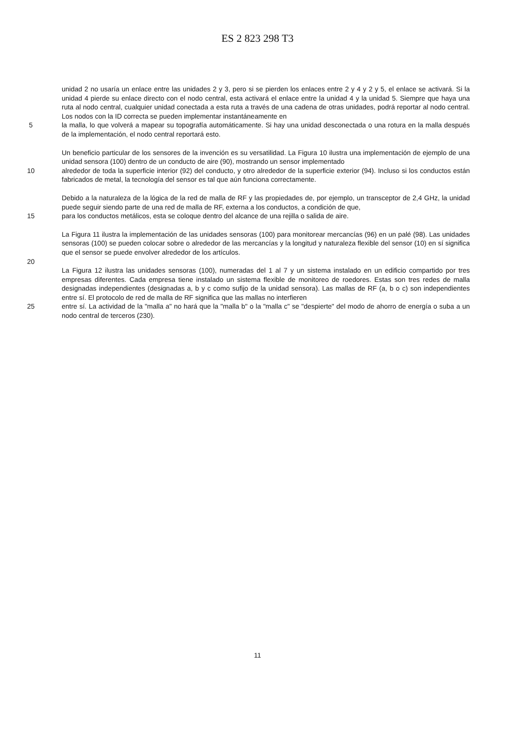ES 2 823 298 T3
unidad 2 no usaría un enlace entre las unidades 2 y 3, pero si se pierden los enlaces entre 2 y 4 y 2 y 5, el enlace se activará. Si la unidad 4 pierde su enlace directo con el nodo central, esta activará el enlace entre la unidad 4 y la unidad 5. Siempre que haya una ruta al nodo central, cualquier unidad conectada a esta ruta a través de una cadena de otras unidades, podrá reportar al nodo central. Los nodos con la ID correcta se pueden implementar instantáneamente en
5 la malla, lo que volverá a mapear su topografía automáticamente. Si hay una unidad desconectada o una rotura en la malla después de la implementación, el nodo central reportará esto.
Un beneficio particular de los sensores de la invención es su versatilidad. La Figura 10 ilustra una implementación de ejemplo de una unidad sensora (100) dentro de un conducto de aire (90), mostrando un sensor implementado
10 alrededor de toda la superficie interior (92) del conducto, y otro alrededor de la superficie exterior (94). Incluso si los conductos están fabricados de metal, la tecnología del sensor es tal que aún funciona correctamente.
Debido a la naturaleza de la lógica de la red de malla de RF y las propiedades de, por ejemplo, un transceptor de 2,4 GHz, la unidad puede seguir siendo parte de una red de malla de RF, externa a los conductos, a condición de que,
15 para los conductos metálicos, esta se coloque dentro del alcance de una rejilla o salida de aire.
La Figura 11 ilustra la implementación de las unidades sensoras (100) para monitorear mercancías (96) en un palé (98). Las unidades sensoras (100) se pueden colocar sobre o alrededor de las mercancías y la longitud y naturaleza flexible del sensor (10) en sí significa que el sensor se puede envolver alrededor de los artículos.
20
La Figura 12 ilustra las unidades sensoras (100), numeradas del 1 al 7 y un sistema instalado en un edificio compartido por tres empresas diferentes. Cada empresa tiene instalado un sistema flexible de monitoreo de roedores. Estas son tres redes de malla designadas independientes (designadas a, b y c como sufijo de la unidad sensora). Las mallas de RF (a, b o c) son independientes entre sí. El protocolo de red de malla de RF significa que las mallas no interfieren
25 entre sí. La actividad de la "malla a" no hará que la "malla b" o la "malla c" se "despierte" del modo de ahorro de energía o suba a un nodo central de terceros (230).
11